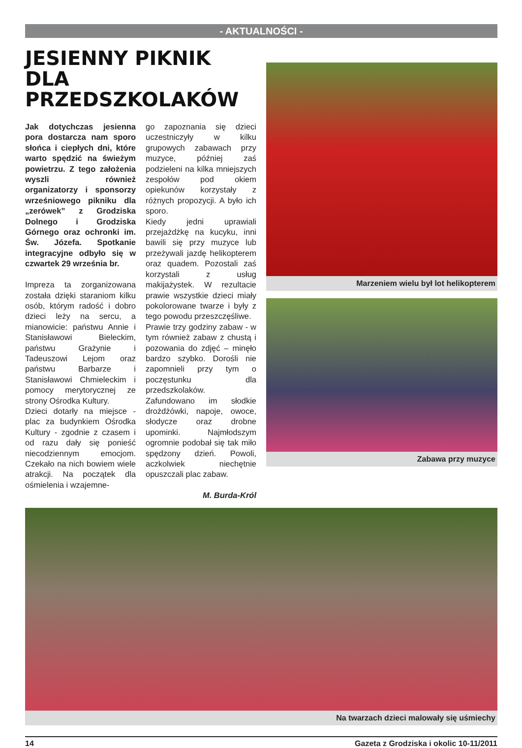- AKTUALNOŚCI -
JESIENNY PIKNIK DLA PRZEDSZKOLAKÓW
Jak dotychczas jesienna pora dostarcza nam sporo słońca i ciepłych dni, które warto spędzić na świeżym powietrzu. Z tego założenia wyszli również organizatorzy i sponsorzy wrześniowego pikniku dla „zerówek” z Grodziska Dolnego i Grodziska Górnego oraz ochronki im. Św. Józefa. Spotkanie integracyjne odbyło się w czwartek 29 września br.
Impreza ta zorganizowana została dzięki staraniom kilku osób, którym radość i dobro dzieci leży na sercu, a mianowicie: państwu Annie i Stanisławowi Bieleckim, państwu Grażynie i Tadeuszowi Lejom oraz państwu Barbarze i Stanisławowi Chmieleckim i pomocy merytorycznej ze strony Ośrodka Kultury.
Dzieci dotarły na miejsce - plac za budynkiem Ośrodka Kultury - zgodnie z czasem i od razu dały się ponieść niecodziennym emocjom. Czekało na nich bowiem wiele atrakcji. Na początek dla ośmielenia i wzajemne-
go zapoznania się dzieci uczestniczyły w kilku grupowych zabawach przy muzyce, później zaś podzieleni na kilka mniejszych zespołów pod okiem opiekunów korzystały z różnych propozycji. A było ich sporo.
Kiedy jedni uprawiali przejażdżkę na kucyku, inni bawili się przy muzyce lub przeżywali jazdę helikopterem oraz quadem. Pozostali zaś korzystali z usług makijażystek. W rezultacie prawie wszystkie dzieci miały pokolorowane twarze i były z tego powodu przeszczęśliwe.
Prawie trzy godziny zabaw - w tym również zabaw z chustą i pozowania do zdjęć – minęło bardzo szybko. Dorośli nie zapomnieli przy tym o poczęstunku dla przedszkolaków. Zafundowano im słodkie drożdżówki, napoje, owoce, słodycze oraz drobne upominki. Najmłodszym ogromnie podobał się tak miło spędzony dzień. Powoli, aczkolwiek niechętnie opuszczali plac zabaw.
M. Burda-Król
Marzeniem wielu był lot helikopterem
Zabawa przy muzyce
Na twarzach dzieci malowały się uśmiechy
14 Gazeta z Grodziska i okolic 10-11/2011